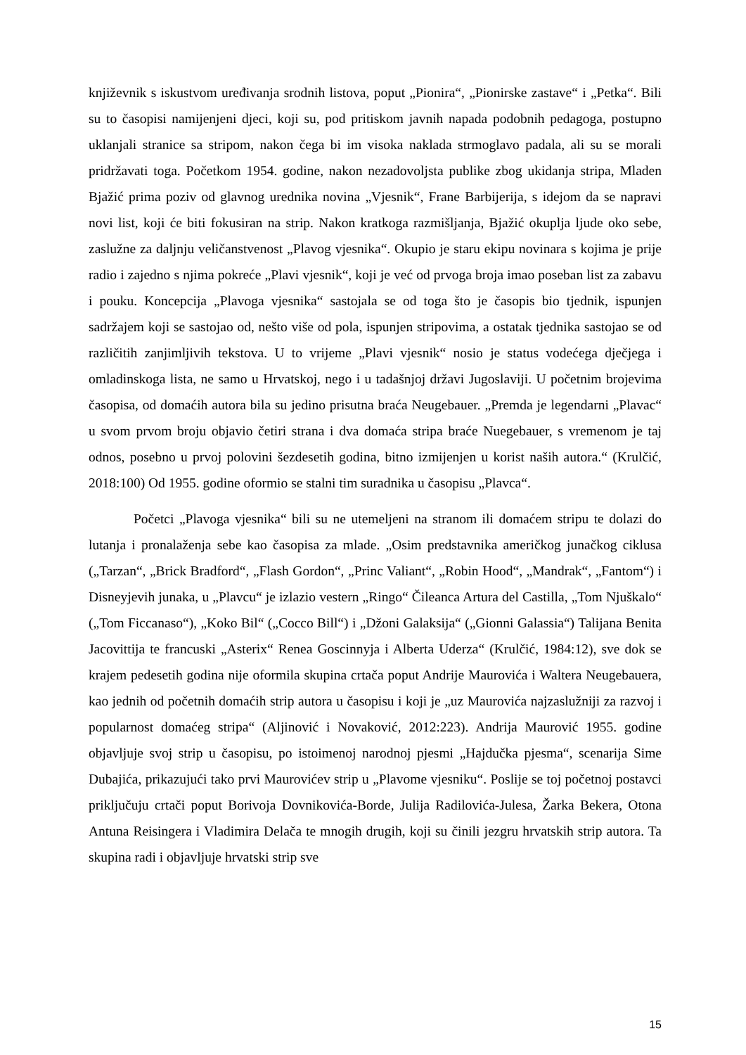književnik s iskustvom uređivanja srodnih listova, poput „Pionira“, „Pionirske zastave“ i „Petka“. Bili su to časopisi namijenjeni djeci, koji su, pod pritiskom javnih napada podobnih pedagoga, postupno uklanjali stranice sa stripom, nakon čega bi im visoka naklada strmoglavo padala, ali su se morali pridržavati toga. Početkom 1954. godine, nakon nezadovoljsta publike zbog ukidanja stripa, Mladen Bjažić prima poziv od glavnog urednika novina „Vjesnik“, Frane Barbijerija, s idejom da se napravi novi list, koji će biti fokusiran na strip. Nakon kratkoga razmišljanja, Bjažić okuplja ljude oko sebe, zaslužne za daljnju veličanstvenost „Plavog vjesnika“. Okupio je staru ekipu novinara s kojima je prije radio i zajedno s njima pokreće „Plavi vjesnik“, koji je već od prvoga broja imao poseban list za zabavu i pouku. Koncepcija „Plavoga vjesnika“ sastojala se od toga što je časopis bio tjednik, ispunjen sadržajem koji se sastojao od, nešto više od pola, ispunjen stripovima, a ostatak tjednika sastojao se od različitih zanjimljivih tekstova. U to vrijeme „Plavi vjesnik“ nosio je status vodećega dječjega i omladinskoga lista, ne samo u Hrvatskoj, nego i u tadašnjoj državi Jugoslaviji. U početnim brojevima časopisa, od domaćih autora bila su jedino prisutna braća Neugebauer. „Premda je legendarni „Plavac“ u svom prvom broju objavio četiri strana i dva domaća stripa braće Nuegebauer, s vremenom je taj odnos, posebno u prvoj polovini šezdesetih godina, bitno izmijenjen u korist naših autora.“ (Krulčić, 2018:100) Od 1955. godine oformio se stalni tim suradnika u časopisu „Plavca“.
Početci „Plavoga vjesnika“ bili su ne utemeljeni na stranom ili domaćem stripu te dolazi do lutanja i pronalaženja sebe kao časopisa za mlade. „Osim predstavnika američkog junačkog ciklusa („Tarzan“, „Brick Bradford“, „Flash Gordon“, „Princ Valiant“, „Robin Hood“, „Mandrak“, „Fantom“) i Disneyjevih junaka, u „Plavcu“ je izlazio vestern „Ringo“ Čileanca Artura del Castilla, „Tom Njuškalo“ („Tom Ficcanaso“), „Koko Bil“ („Cocco Bill“) i „Džoni Galaksija“ („Gionni Galassia“) Talijana Benita Jacovittija te francuski „Asterix“ Renea Goscinnyja i Alberta Uderza“ (Krulčić, 1984:12), sve dok se krajem pedesetih godina nije oformila skupina crtača poput Andrije Maurovića i Waltera Neugebauera, kao jednih od početnih domaćih strip autora u časopisu i koji je „uz Maurovića najzaslužniji za razvoj i popularnost domaćeg stripa“ (Aljinović i Novaković, 2012:223). Andrija Maurović 1955. godine objavljuje svoj strip u časopisu, po istoimenoj narodnoj pjesmi „Hajdučka pjesma“, scenarija Sime Dubajića, prikazujući tako prvi Maurovićev strip u „Plavome vjesniku“. Poslije se toj početnoj postavci priključuju crtači poput Borivoja Dovnikovića-Borde, Julija Radilovića-Julesa, Žarka Bekera, Otona Antuna Reisingera i Vladimira Delača te mnogih drugih, koji su činili jezgru hrvatskih strip autora. Ta skupina radi i objavljuje hrvatski strip sve
15